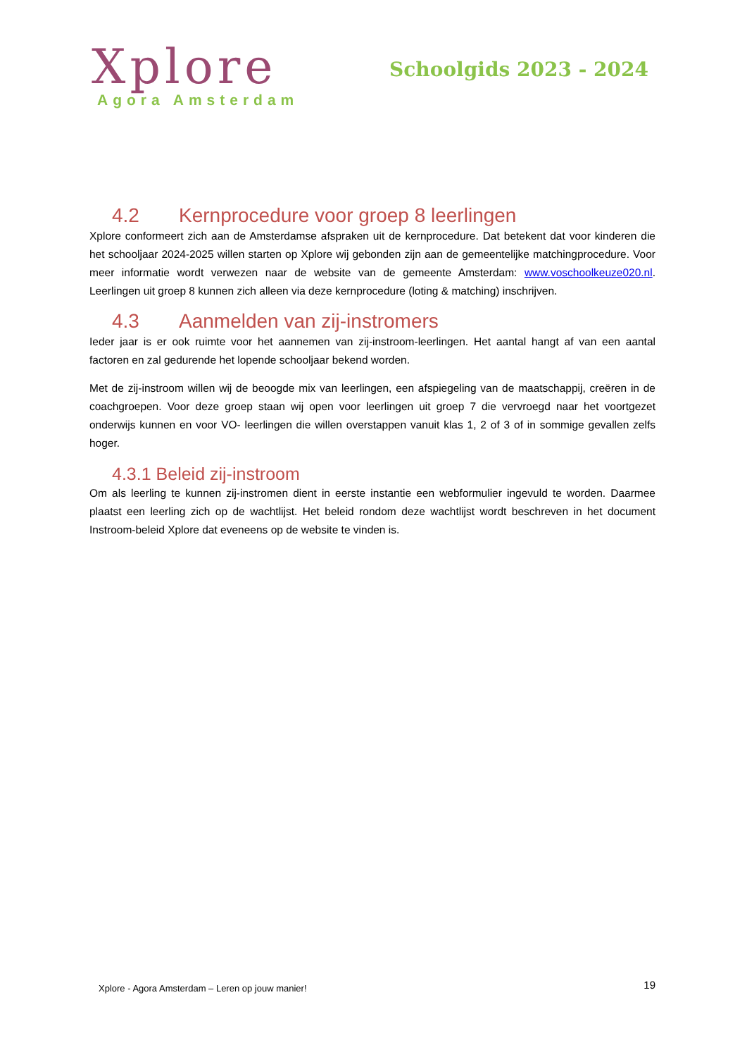Xplore
Agora Amsterdam
Schoolgids 2023 - 2024
4.2 Kernprocedure voor groep 8 leerlingen
Xplore conformeert zich aan de Amsterdamse afspraken uit de kernprocedure. Dat betekent dat voor kinderen die het schooljaar 2024-2025 willen starten op Xplore wij gebonden zijn aan de gemeentelijke matchingprocedure. Voor meer informatie wordt verwezen naar de website van de gemeente Amsterdam: www.voschoolkeuze020.nl. Leerlingen uit groep 8 kunnen zich alleen via deze kernprocedure (loting & matching) inschrijven.
4.3 Aanmelden van zij-instromers
Ieder jaar is er ook ruimte voor het aannemen van zij-instroom-leerlingen. Het aantal hangt af van een aantal factoren en zal gedurende het lopende schooljaar bekend worden.
Met de zij-instroom willen wij de beoogde mix van leerlingen, een afspiegeling van de maatschappij, creëren in de coachgroepen. Voor deze groep staan wij open voor leerlingen uit groep 7 die vervroegd naar het voortgezet onderwijs kunnen en voor VO- leerlingen die willen overstappen vanuit klas 1, 2 of 3 of in sommige gevallen zelfs hoger.
4.3.1 Beleid zij-instroom
Om als leerling te kunnen zij-instromen dient in eerste instantie een webformulier ingevuld te worden. Daarmee plaatst een leerling zich op de wachtlijst. Het beleid rondom deze wachtlijst wordt beschreven in het document Instroom-beleid Xplore dat eveneens op de website te vinden is.
Xplore - Agora Amsterdam – Leren op jouw manier! 19